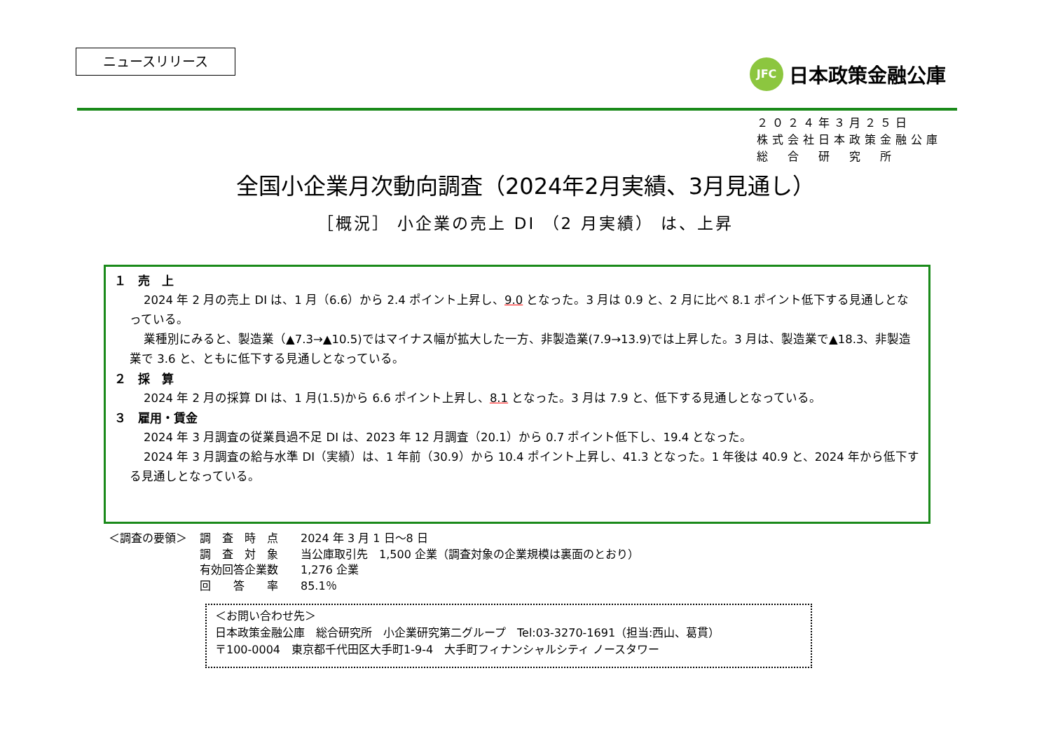ニュースリリース
JFC
日本政策金融公庫
２０２４年３月２５日
株式会社日本政策金融公庫
総　合　研　究　所
全国小企業月次動向調査（2024年2月実績、3月見通し）
［概況］ 小企業の売上 DI （2 月実績） は、上昇
１　売　上
2024 年 2 月の売上 DI は、1 月（6.6）から 2.4 ポイント上昇し、9.0 となった。3 月は 0.9 と、2 月に比べ 8.1 ポイント低下する見通しとなっている。
業種別にみると、製造業（▲7.3→▲10.5)ではマイナス幅が拡大した一方、非製造業(7.9→13.9)では上昇した。3 月は、製造業で▲18.3、非製造業で 3.6 と、ともに低下する見通しとなっている。
２　採　算
2024 年 2 月の採算 DI は、1 月(1.5)から 6.6 ポイント上昇し、8.1 となった。3 月は 7.9 と、低下する見通しとなっている。
３　雇用・賃金
2024 年 3 月調査の従業員過不足 DI は、2023 年 12 月調査（20.1）から 0.7 ポイント低下し、19.4 となった。
2024 年 3 月調査の給与水準 DI（実績）は、1 年前（30.9）から 10.4 ポイント上昇し、41.3 となった。1 年後は 40.9 と、2024 年から低下する見通しとなっている。
＜調査の要領＞ 調　査　時　点　　2024 年 3 月 1 日～8 日
調　査　対　象　　当公庫取引先　1,500 企業（調査対象の企業規模は裏面のとおり）
有効回答企業数　　1,276 企業
回　　答　　率　　85.1％
＜お問い合わせ先＞
日本政策金融公庫　総合研究所　小企業研究第二グループ　Tel:03-3270-1691（担当:西山、葛貫）
〒100-0004　東京都千代田区大手町1-9-4　大手町フィナンシャルシティ ノースタワー